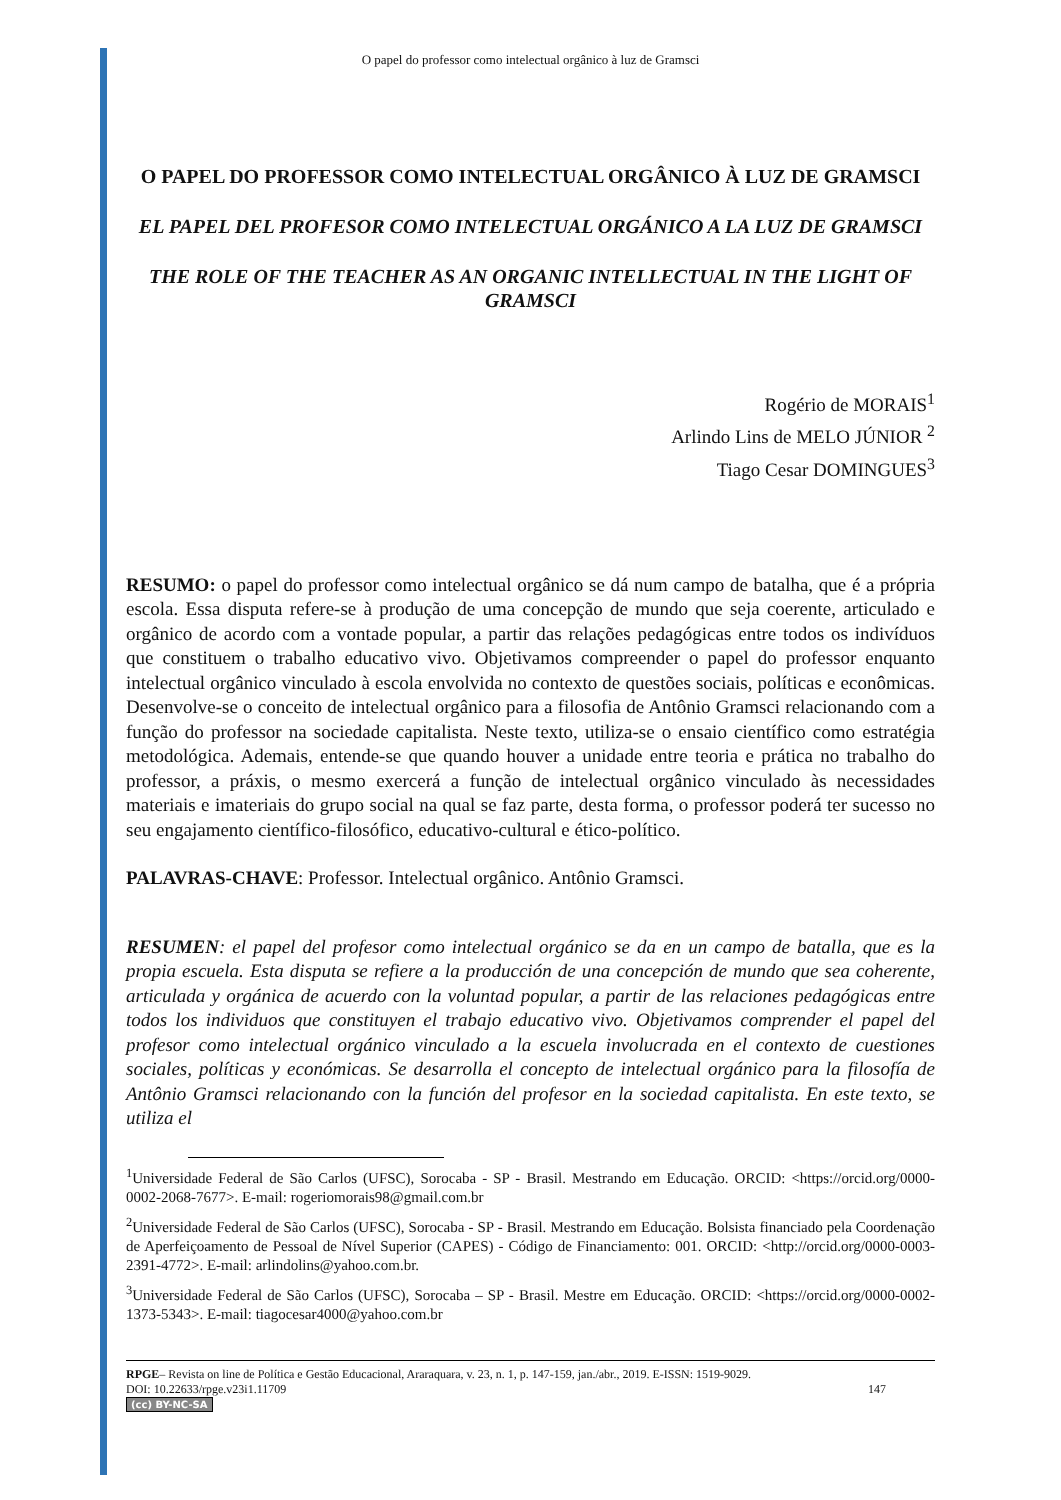O papel do professor como intelectual orgânico à luz de Gramsci
O PAPEL DO PROFESSOR COMO INTELECTUAL ORGÂNICO À LUZ DE GRAMSCI
EL PAPEL DEL PROFESOR COMO INTELECTUAL ORGÁNICO A LA LUZ DE GRAMSCI
THE ROLE OF THE TEACHER AS AN ORGANIC INTELLECTUAL IN THE LIGHT OF GRAMSCI
Rogério de MORAIS<sup>1</sup>
Arlindo Lins de MELO JÚNIOR <sup>2</sup>
Tiago Cesar DOMINGUES<sup>3</sup>
RESUMO: o papel do professor como intelectual orgânico se dá num campo de batalha, que é a própria escola. Essa disputa refere-se à produção de uma concepção de mundo que seja coerente, articulado e orgânico de acordo com a vontade popular, a partir das relações pedagógicas entre todos os indivíduos que constituem o trabalho educativo vivo. Objetivamos compreender o papel do professor enquanto intelectual orgânico vinculado à escola envolvida no contexto de questões sociais, políticas e econômicas. Desenvolve-se o conceito de intelectual orgânico para a filosofia de Antônio Gramsci relacionando com a função do professor na sociedade capitalista. Neste texto, utiliza-se o ensaio científico como estratégia metodológica. Ademais, entende-se que quando houver a unidade entre teoria e prática no trabalho do professor, a práxis, o mesmo exercerá a função de intelectual orgânico vinculado às necessidades materiais e imateriais do grupo social na qual se faz parte, desta forma, o professor poderá ter sucesso no seu engajamento científico-filosófico, educativo-cultural e ético-político.
PALAVRAS-CHAVE: Professor. Intelectual orgânico. Antônio Gramsci.
RESUMEN: el papel del profesor como intelectual orgánico se da en un campo de batalla, que es la propia escuela. Esta disputa se refiere a la producción de una concepción de mundo que sea coherente, articulada y orgánica de acuerdo con la voluntad popular, a partir de las relaciones pedagógicas entre todos los individuos que constituyen el trabajo educativo vivo. Objetivamos comprender el papel del profesor como intelectual orgánico vinculado a la escuela involucrada en el contexto de cuestiones sociales, políticas y económicas. Se desarrolla el concepto de intelectual orgánico para la filosofía de Antônio Gramsci relacionando con la función del profesor en la sociedad capitalista. En este texto, se utiliza el
<sup>1</sup> Universidade Federal de São Carlos (UFSC), Sorocaba - SP - Brasil. Mestrando em Educação. ORCID: <https://orcid.org/0000-0002-2068-7677>. E-mail: rogeriomorais98@gmail.com.br
<sup>2</sup> Universidade Federal de São Carlos (UFSC), Sorocaba - SP - Brasil. Mestrando em Educação. Bolsista financiado pela Coordenação de Aperfeiçoamento de Pessoal de Nível Superior (CAPES) - Código de Financiamento: 001. ORCID: <http://orcid.org/0000-0003-2391-4772>. E-mail: arlindolins@yahoo.com.br.
<sup>3</sup> Universidade Federal de São Carlos (UFSC), Sorocaba – SP - Brasil. Mestre em Educação. ORCID: <https://orcid.org/0000-0002-1373-5343>. E-mail: tiagocesar4000@yahoo.com.br
RPGE– Revista on line de Política e Gestão Educacional, Araraquara, v. 23, n. 1, p. 147-159, jan./abr., 2019. E-ISSN: 1519-9029.
DOI: 10.22633/rpge.v23i1.11709 147
(cc) BY-NC-SA